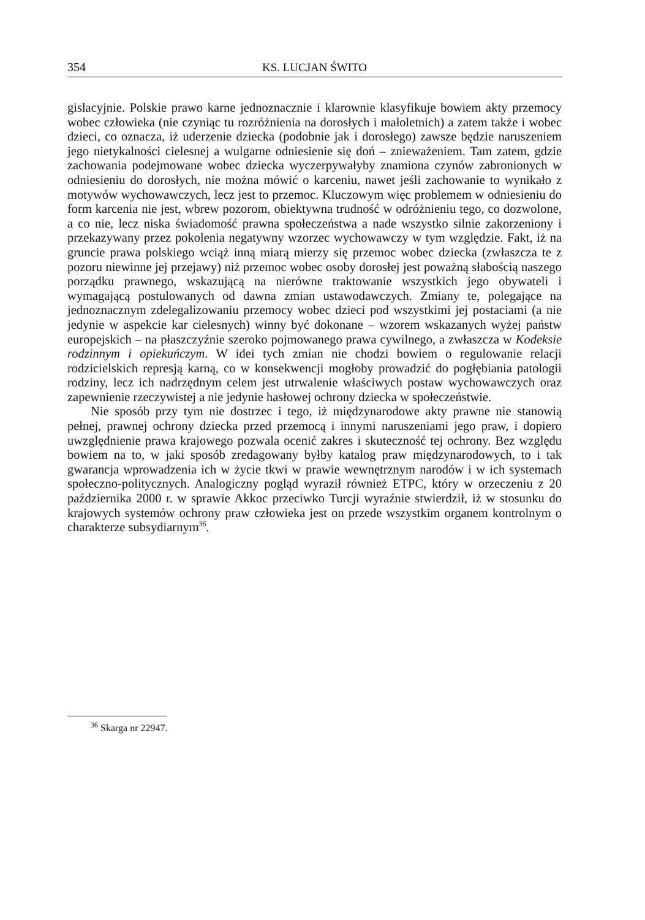354 KS. LUCJAN ŚWITO
gislacyjnie. Polskie prawo karne jednoznacznie i klarownie klasyfikuje bowiem akty przemocy wobec człowieka (nie czyniąc tu rozróżnienia na dorosłych i małoletnich) a zatem także i wobec dzieci, co oznacza, iż uderzenie dziecka (podobnie jak i dorosłego) zawsze będzie naruszeniem jego nietykalności cielesnej a wulgarne odniesienie się doń – znieważeniem. Tam zatem, gdzie zachowania podejmowane wobec dziecka wyczerpywałyby znamiona czynów zabronionych w odniesieniu do dorosłych, nie można mówić o karceniu, nawet jeśli zachowanie to wynikało z motywów wychowawczych, lecz jest to przemoc. Kluczowym więc problemem w odniesieniu do form karcenia nie jest, wbrew pozorom, obiektywna trudność w odróżnieniu tego, co dozwolone, a co nie, lecz niska świadomość prawna społeczeństwa a nade wszystko silnie zakorzeniony i przekazywany przez pokolenia negatywny wzorzec wychowawczy w tym względzie. Fakt, iż na gruncie prawa polskiego wciąż inną miarą mierzy się przemoc wobec dziecka (zwłaszcza te z pozoru niewinne jej przejawy) niż przemoc wobec osoby dorosłej jest poważną słabością naszego porządku prawnego, wskazującą na nierówne traktowanie wszystkich jego obywateli i wymagającą postulowanych od dawna zmian ustawodawczych. Zmiany te, polegające na jednoznacznym zdelegalizowaniu przemocy wobec dzieci pod wszystkimi jej postaciami (a nie jedynie w aspekcie kar cielesnych) winny być dokonane – wzorem wskazanych wyżej państw europejskich – na płaszczyźnie szeroko pojmowanego prawa cywilnego, a zwłaszcza w Kodeksie rodzinnym i opiekuńczym. W idei tych zmian nie chodzi bowiem o regulowanie relacji rodzicielskich represją karną, co w konsekwencji mogłoby prowadzić do pogłębiania patologii rodziny, lecz ich nadrzędnym celem jest utrwalenie właściwych postaw wychowawczych oraz zapewnienie rzeczywistej a nie jedynie hasłowej ochrony dziecka w społeczeństwie.
Nie sposób przy tym nie dostrzec i tego, iż międzynarodowe akty prawne nie stanowią pełnej, prawnej ochrony dziecka przed przemocą i innymi naruszeniami jego praw, i dopiero uwzględnienie prawa krajowego pozwala ocenić zakres i skuteczność tej ochrony. Bez względu bowiem na to, w jaki sposób zredagowany byłby katalog praw międzynarodowych, to i tak gwarancja wprowadzenia ich w życie tkwi w prawie wewnętrznym narodów i w ich systemach społeczno-politycznych. Analogiczny pogląd wyraził również ETPC, który w orzeczeniu z 20 października 2000 r. w sprawie Akkoc przeciwko Turcji wyraźnie stwierdził, iż w stosunku do krajowych systemów ochrony praw człowieka jest on przede wszystkim organem kontrolnym o charakterze subsydiarnym<sup>36</sup>.
<sup>36</sup> Skarga nr 22947.